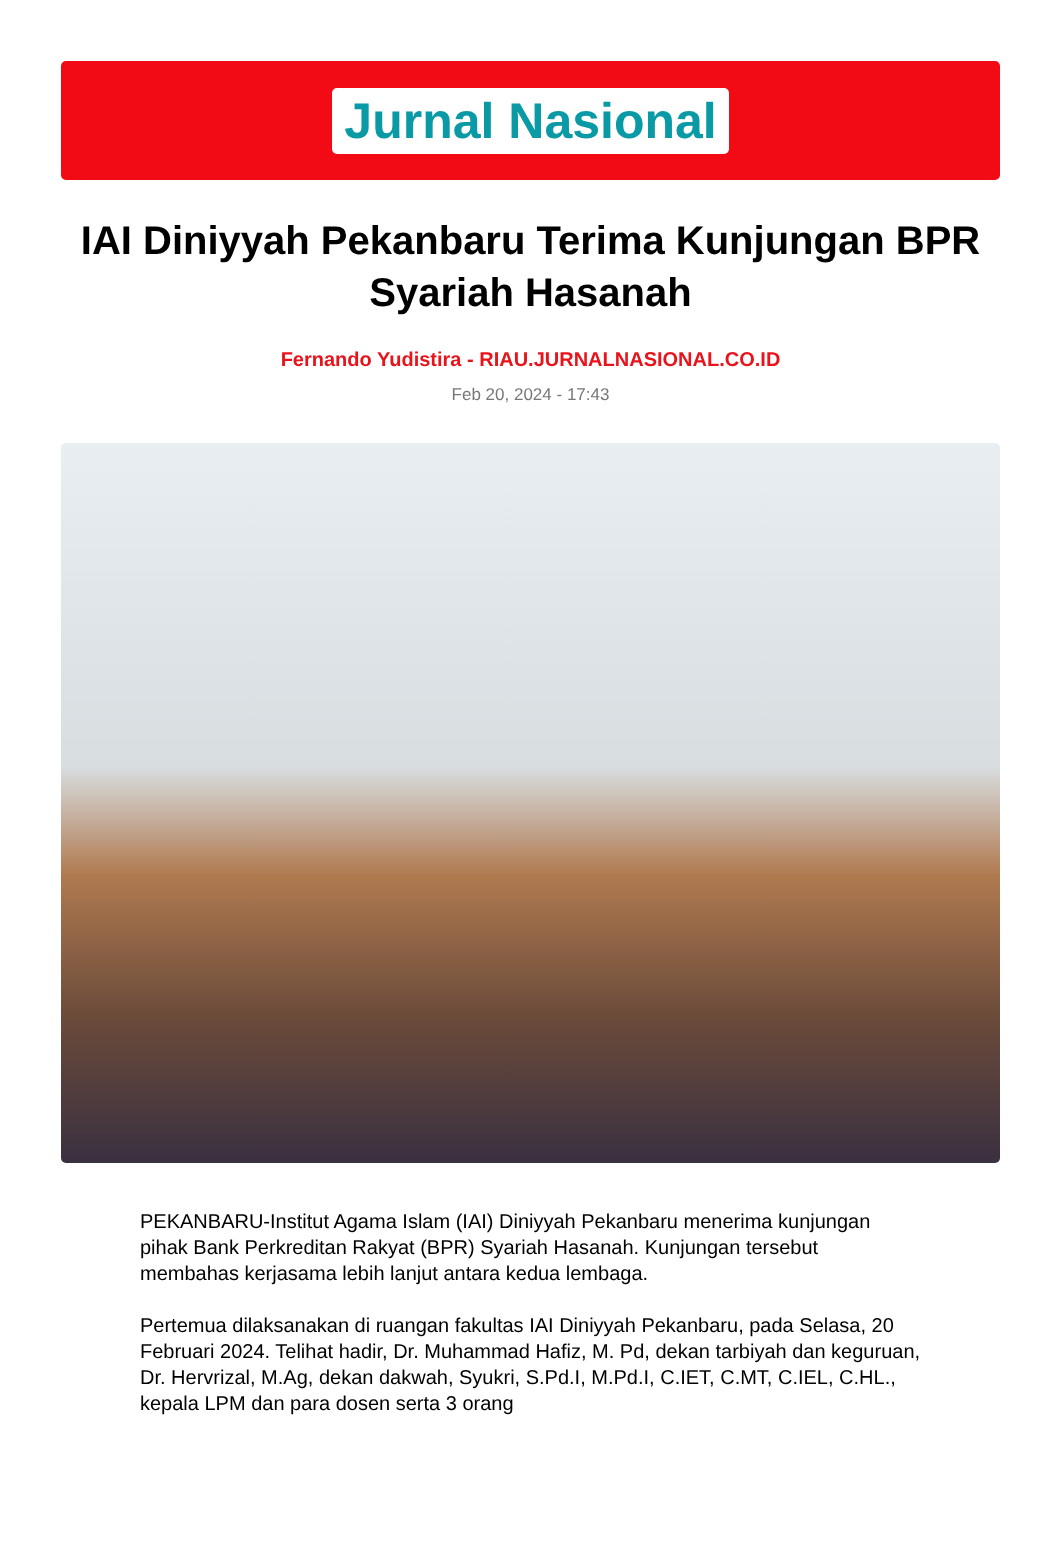Jurnal Nasional
IAI Diniyyah Pekanbaru Terima Kunjungan BPR Syariah Hasanah
Fernando Yudistira - RIAU.JURNALNASIONAL.CO.ID
Feb 20, 2024 - 17:43
PEKANBARU-Institut Agama Islam (IAI) Diniyyah Pekanbaru menerima kunjungan pihak Bank Perkreditan Rakyat (BPR) Syariah Hasanah. Kunjungan tersebut membahas kerjasama lebih lanjut antara kedua lembaga.
Pertemua dilaksanakan di ruangan fakultas IAI Diniyyah Pekanbaru, pada Selasa, 20 Februari 2024. Telihat hadir, Dr. Muhammad Hafiz, M. Pd, dekan tarbiyah dan keguruan, Dr. Hervrizal, M.Ag, dekan dakwah, Syukri, S.Pd.I, M.Pd.I, C.IET, C.MT, C.IEL, C.HL., kepala LPM dan para dosen serta 3 orang